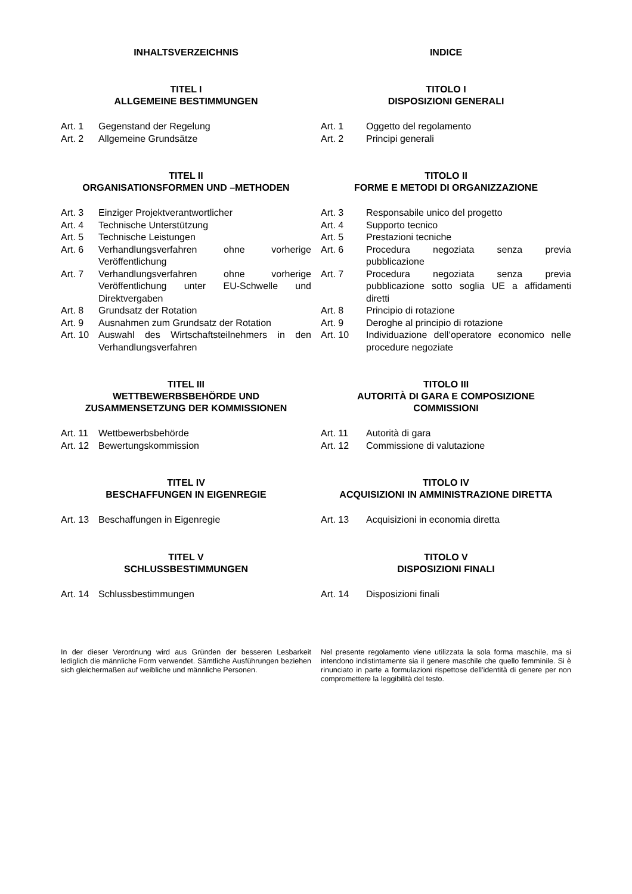INHALTSVERZEICHNIS INDICE
TITEL I
ALLGEMEINE BESTIMMUNGEN
TITOLO I
DISPOSIZIONI GENERALI
Art. 1 Gegenstand der Regelung
Art. 2 Allgemeine Grundsätze
Art. 1 Oggetto del regolamento
Art. 2 Principi generali
TITEL II
ORGANISATIONSFORMEN UND –METHODEN
TITOLO II
FORME E METODI DI ORGANIZZAZIONE
Art. 3 Einziger Projektverantwortlicher
Art. 4 Technische Unterstützung
Art. 5 Technische Leistungen
Art. 6 Verhandlungsverfahren ohne vorherige Veröffentlichung
Art. 7 Verhandlungsverfahren ohne vorherige Veröffentlichung unter EU-Schwelle und Direktvergaben
Art. 8 Grundsatz der Rotation
Art. 9 Ausnahmen zum Grundsatz der Rotation
Art. 10 Auswahl des Wirtschaftsteilnehmers in den Verhandlungsverfahren
Art. 3 Responsabile unico del progetto
Art. 4 Supporto tecnico
Art. 5 Prestazioni tecniche
Art. 6 Procedura negoziata senza previa pubblicazione
Art. 7 Procedura negoziata senza previa pubblicazione sotto soglia UE a affidamenti diretti
Art. 8 Principio di rotazione
Art. 9 Deroghe al principio di rotazione
Art. 10 Individuazione dell‘operatore economico nelle procedure negoziate
TITEL III
WETTBEWERBSBEHÖRDE UND
ZUSAMMENSETZUNG DER KOMMISSIONEN
TITOLO III
AUTORITÀ DI GARA E COMPOSIZIONE
COMMISSIONI
Art. 11 Wettbewerbsbehörde
Art. 12 Bewertungskommission
Art. 11 Autorità di gara
Art. 12 Commissione di valutazione
TITEL IV
BESCHAFFUNGEN IN EIGENREGIE
TITOLO IV
ACQUISIZIONI IN AMMINISTRAZIONE DIRETTA
Art. 13 Beschaffungen in Eigenregie Art. 13 Acquisizioni in economia diretta
TITEL V
SCHLUSSBESTIMMUNGEN
TITOLO V
DISPOSIZIONI FINALI
Art. 14 Schlussbestimmungen Art. 14 Disposizioni finali
In der dieser Verordnung wird aus Gründen der besseren Lesbarkeit lediglich die männliche Form verwendet. Sämtliche Ausführungen beziehen sich gleichermaßen auf weibliche und männliche Personen.
Nel presente regolamento viene utilizzata la sola forma maschile, ma si intendono indistintamente sia il genere maschile che quello femminile. Si è rinunciato in parte a formulazioni rispettose dell'identità di genere per non compromettere la leggibilità del testo.